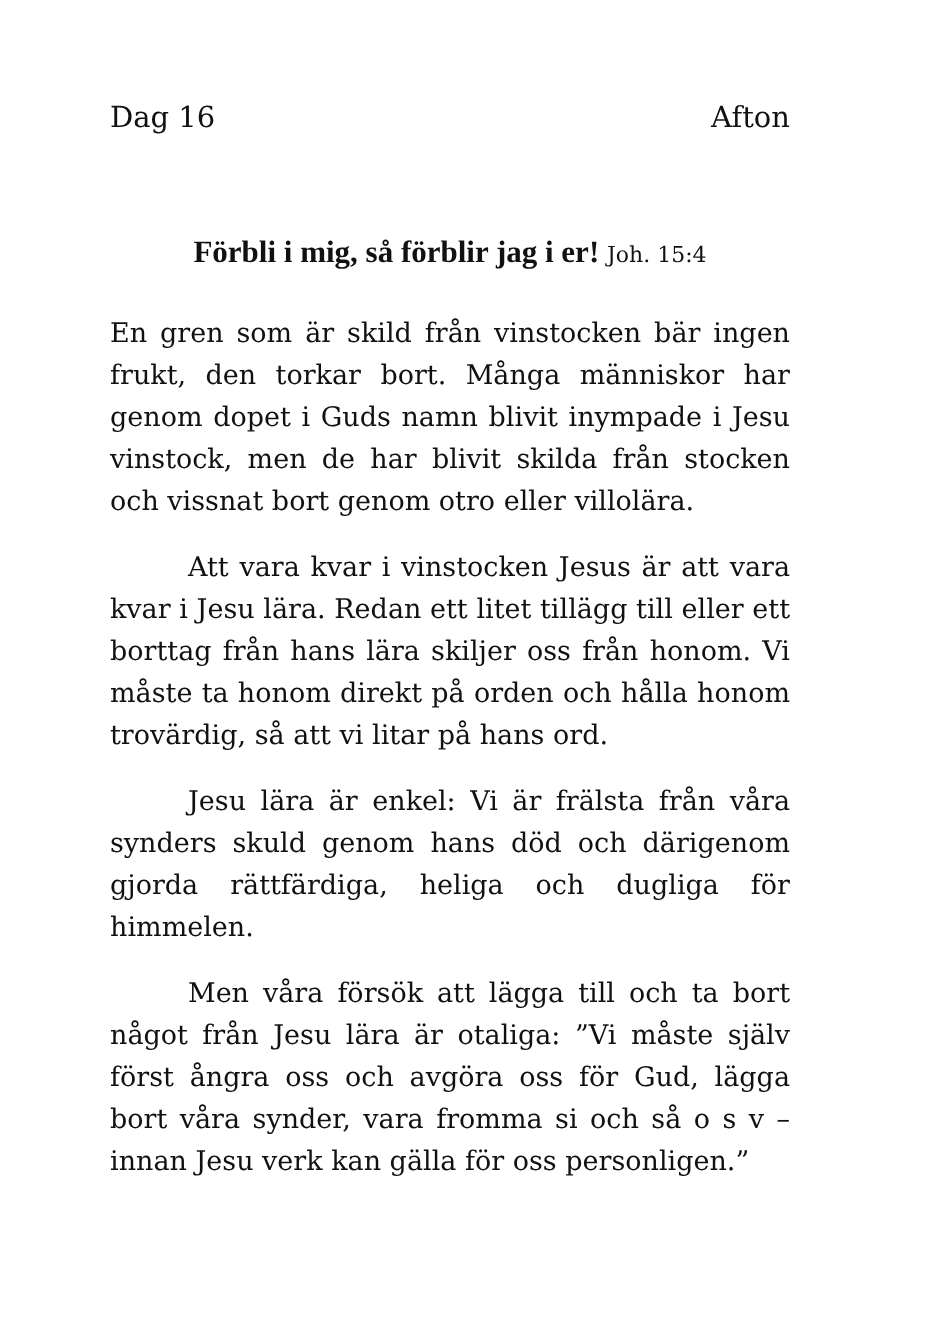Dag 16 Afton
Förbli i mig, så förblir jag i er! Joh. 15:4
En gren som är skild från vinstocken bär ingen frukt, den torkar bort. Många människor har genom dopet i Guds namn blivit inympade i Jesu vinstock, men de har blivit skilda från stocken och vissnat bort genom otro eller villolära.
Att vara kvar i vinstocken Jesus är att vara kvar i Jesu lära. Redan ett litet tillägg till eller ett borttag från hans lära skiljer oss från honom. Vi måste ta honom direkt på orden och hålla honom trovärdig, så att vi litar på hans ord.
Jesu lära är enkel: Vi är frälsta från våra synders skuld genom hans död och därigenom gjorda rättfärdiga, heliga och dugliga för himmelen.
Men våra försök att lägga till och ta bort något från Jesu lära är otaliga: ”Vi måste själv först ångra oss och avgöra oss för Gud, lägga bort våra synder, vara fromma si och så o s v – innan Jesu verk kan gälla för oss personligen.”